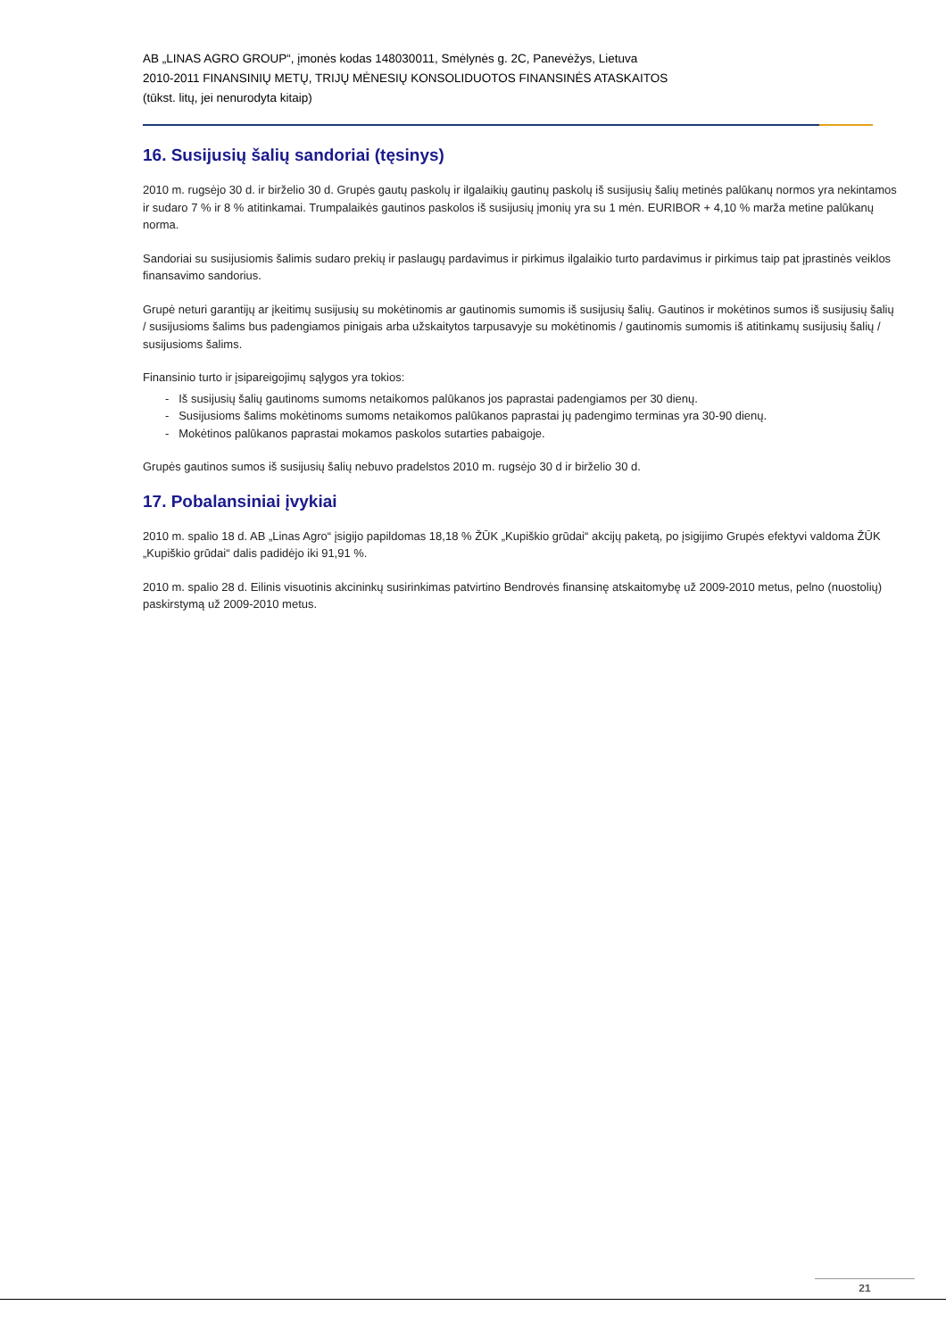AB „LINAS AGRO GROUP“, įmonės kodas 148030011, Smėlynės g. 2C, Panevėžys, Lietuva
2010-2011 FINANSINIŲ METŲ, TRIJŲ MĖNESIŲ KONSOLIDUOTOS FINANSINĖS ATASKAITOS
(tūkst. litų, jei nenurodyta kitaip)
16. Susijusių šalių sandoriai (tęsinys)
2010 m. rugsėjo 30 d. ir birželio 30 d. Grupės gautų paskolų ir ilgalaikių gautinų paskolų iš susijusių šalių metinės palūkanų normos yra nekintamos ir sudaro 7 % ir 8 % atitinkamai. Trumpalaikės gautinos paskolos iš susijusių įmonių yra su 1 mėn. EURIBOR + 4,10 % marža metine palūkanų norma.
Sandoriai su susijusiomis šalimis sudaro prekių ir paslaugų pardavimus ir pirkimus ilgalaikio turto pardavimus ir pirkimus taip pat įprastinės veiklos finansavimo sandorius.
Grupė neturi garantijų ar įkeitimų susijusių su mokėtinomis ar gautinomis sumomis iš susijusių šalių. Gautinos ir mokėtinos sumos iš susijusių šalių / susijusioms šalims bus padengiamos pinigais arba užskaitytos tarpusavyje su mokėtinomis / gautinomis sumomis iš atitinkamų susijusių šalių / susijusioms šalims.
Finansinio turto ir įsipareigojimų sąlygos yra tokios:
- Iš susijusių šalių gautinoms sumoms netaikomos palūkanos jos paprastai padengiamos per 30 dienų.
- Susijusioms šalims mokėtinoms sumoms netaikomos palūkanos paprastai jų padengimo terminas yra 30-90 dienų.
- Mokėtinos palūkanos paprastai mokamos paskolos sutarties pabaigoje.
Grupės gautinos sumos iš susijusių šalių nebuvo pradelstos 2010 m. rugsėjo 30 d ir birželio 30 d.
17. Pobalansiniai įvykiai
2010 m. spalio 18 d. AB „Linas Agro“ įsigijo papildomas 18,18 % ŽŪK „Kupiškio grūdai“ akcijų paketą, po įsigijimo Grupės efektyvi valdoma ŽŪK „Kupiškio grūdai“ dalis padidėjo iki 91,91 %.
2010 m. spalio 28 d. Eilinis visuotinis akcininkų susirinkimas patvirtino Bendrovės finansinę atskaitomybę už 2009-2010 metus, pelno (nuostolių) paskirstymą už 2009-2010 metus.
21